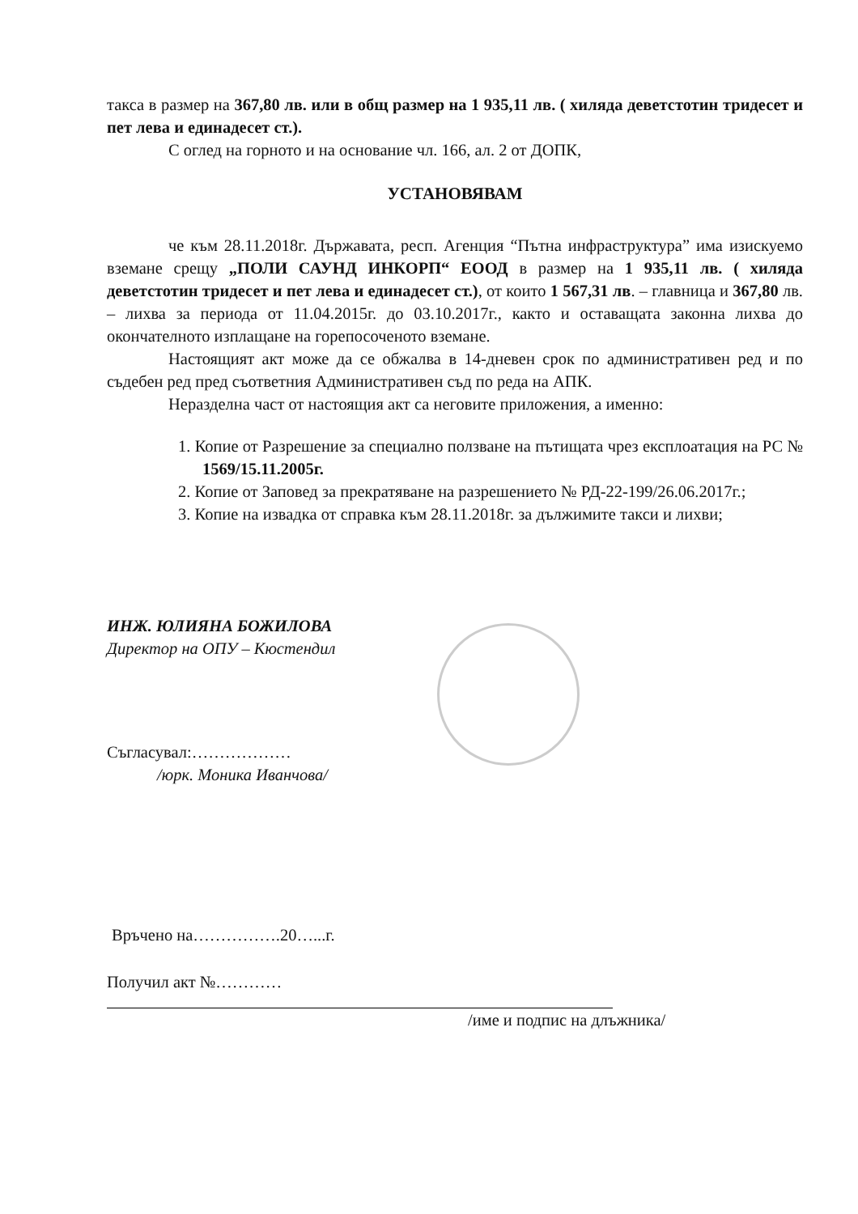такса в размер на 367,80 лв. или в общ размер на 1 935,11 лв. ( хиляда деветстотин тридесет и пет лева и единадесет ст.).
С оглед на горното и на основание чл. 166, ал. 2 от ДОПК,
УСТАНОВЯВАМ
че към 28.11.2018г. Държавата, респ. Агенция “Пътна инфраструктура” има изискуемо вземане срещу „ПОЛИ САУНД ИНКОРП“ ЕООД в размер на 1 935,11 лв. ( хиляда деветстотин тридесет и пет лева и единадесет ст.), от които 1 567,31 лв. – главница и 367,80 лв. – лихва за периода от 11.04.2015г. до 03.10.2017г., както и оставащата законна лихва до окончателното изплащане на горепосоченото вземане.
Настоящият акт може да се обжалва в 14-дневен срок по административен ред и по съдебен ред пред съответния Административен съд по реда на АПК.
Неразделна част от настоящия акт са неговите приложения, а именно:
1. Копие от Разрешение за специално ползване на пътищата чрез експлоатация на РС № 1569/15.11.2005г.
2. Копие от Заповед за прекратяване на разрешението № РД-22-199/26.06.2017г.;
3. Копие на извадка от справка към 28.11.2018г. за дължимите такси и лихви;
ИНЖ. ЮЛИЯНА БОЖИЛОВА
Директор на ОПУ – Кюстендил
Съгласувал:………………
/юрк. Моника Иванчова/
Връчено на…………….20…...г.
Получил акт №…………
/име и подпис на длъжника/